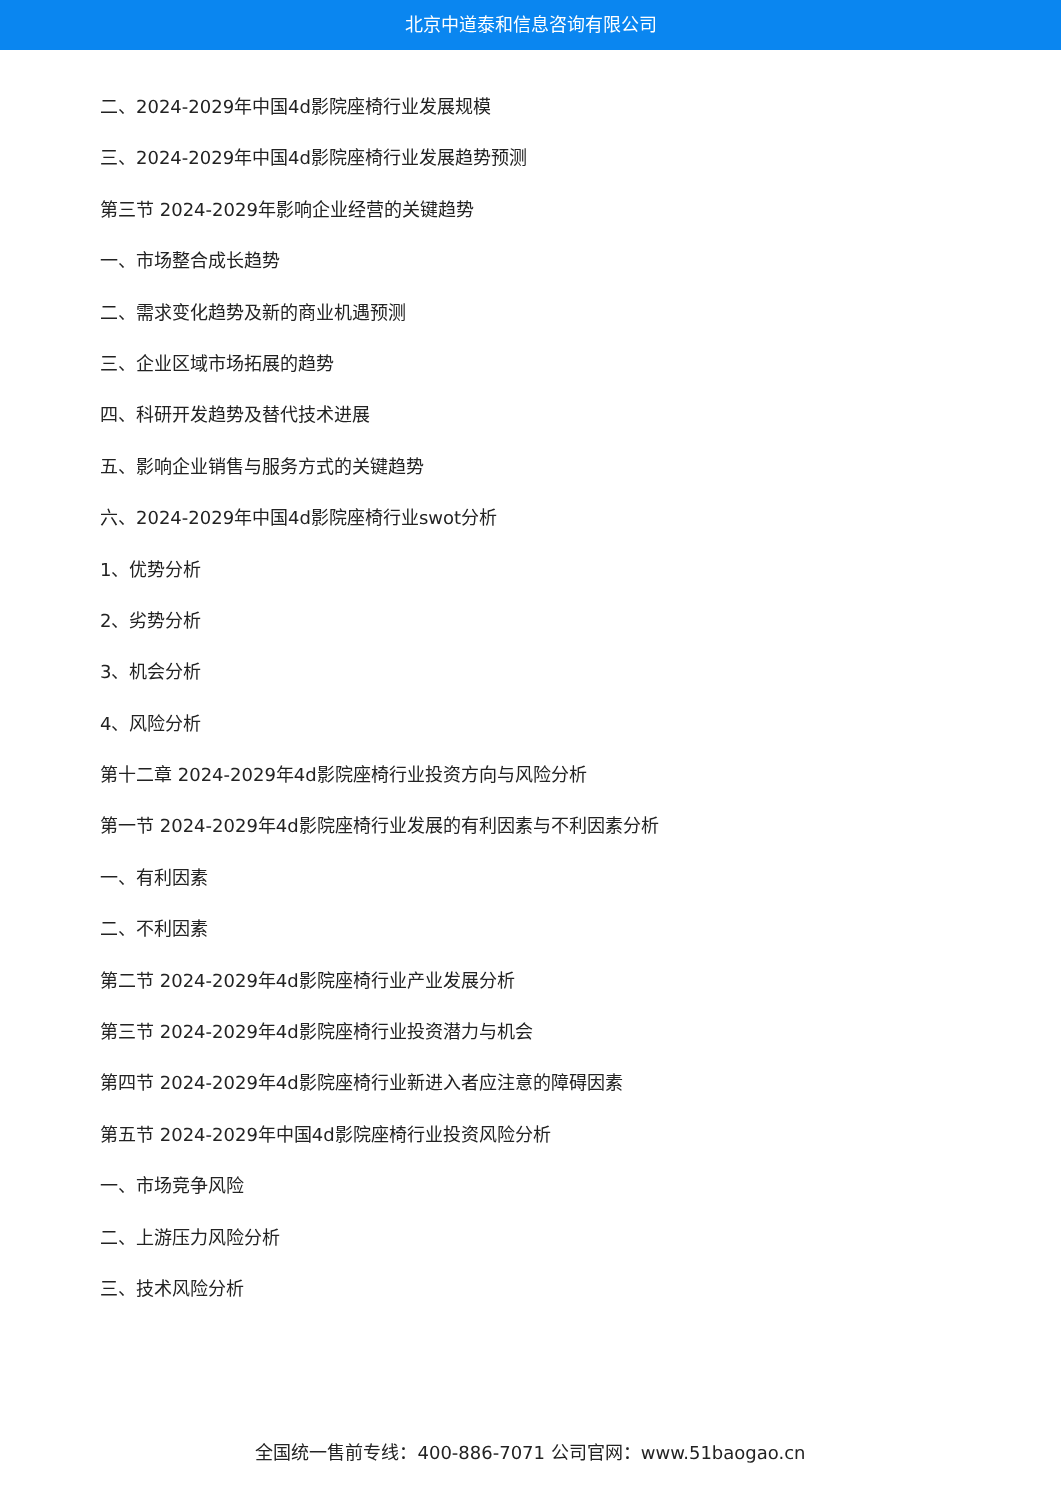北京中道泰和信息咨询有限公司
二、2024-2029年中国4d影院座椅行业发展规模
三、2024-2029年中国4d影院座椅行业发展趋势预测
第三节 2024-2029年影响企业经营的关键趋势
一、市场整合成长趋势
二、需求变化趋势及新的商业机遇预测
三、企业区域市场拓展的趋势
四、科研开发趋势及替代技术进展
五、影响企业销售与服务方式的关键趋势
六、2024-2029年中国4d影院座椅行业swot分析
1、优势分析
2、劣势分析
3、机会分析
4、风险分析
第十二章 2024-2029年4d影院座椅行业投资方向与风险分析
第一节 2024-2029年4d影院座椅行业发展的有利因素与不利因素分析
一、有利因素
二、不利因素
第二节 2024-2029年4d影院座椅行业产业发展分析
第三节 2024-2029年4d影院座椅行业投资潜力与机会
第四节 2024-2029年4d影院座椅行业新进入者应注意的障碍因素
第五节 2024-2029年中国4d影院座椅行业投资风险分析
一、市场竞争风险
二、上游压力风险分析
三、技术风险分析
全国统一售前专线：400-886-7071 公司官网：www.51baogao.cn